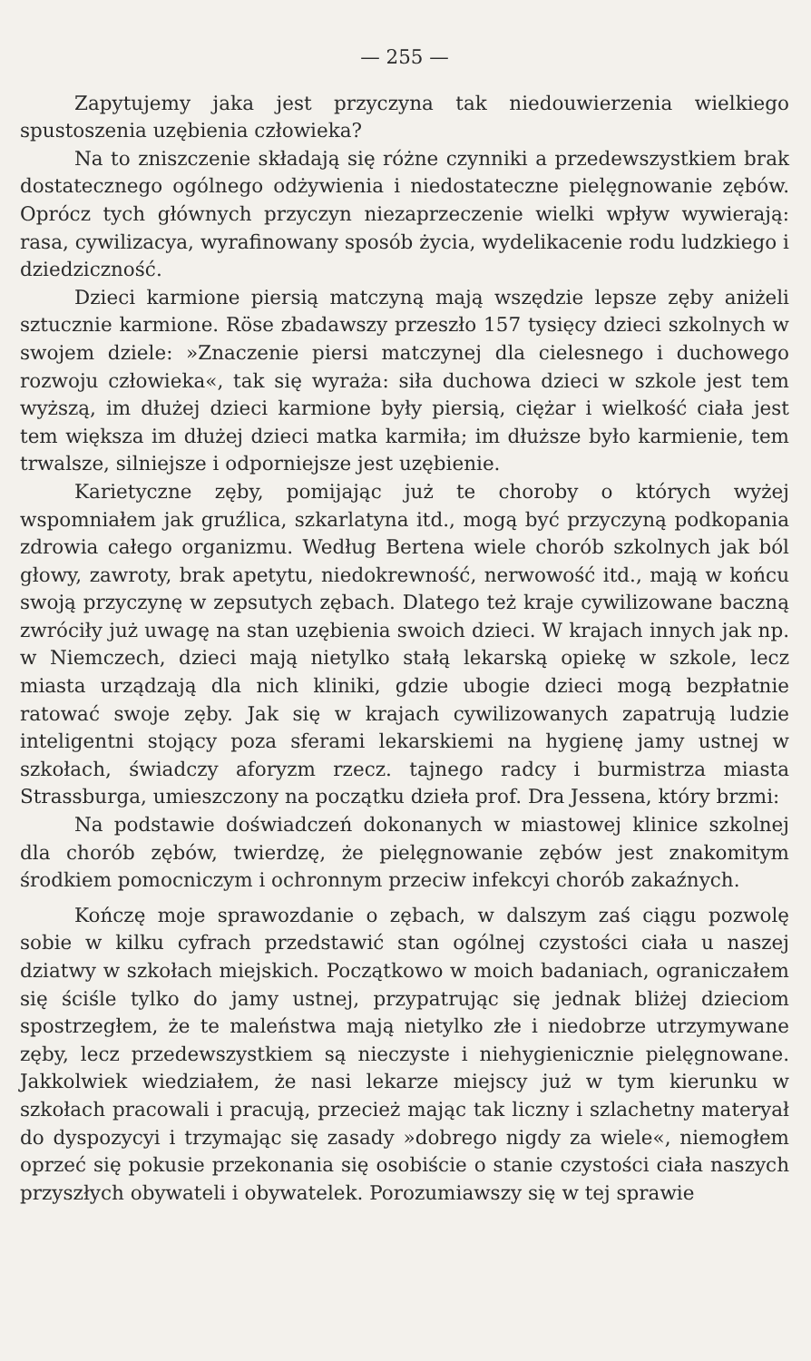— 255 —
Zapytujemy jaka jest przyczyna tak niedouwierzenia wielkiego spustoszenia uzębienia człowieka?
Na to zniszczenie składają się różne czynniki a przedewszystkiem brak dostatecznego ogólnego odżywienia i niedostateczne pielęgnowanie zębów. Oprócz tych głównych przyczyn niezaprzeczenie wielki wpływ wywierają: rasa, cywilizacya, wyrafinowany sposób życia, wydelikacenie rodu ludzkiego i dziedziczność.
Dzieci karmione piersią matczyną mają wszędzie lepsze zęby aniżeli sztucznie karmione. Röse zbadawszy przeszło 157 tysięcy dzieci szkolnych w swojem dziele: »Znaczenie piersi matczynej dla cielesnego i duchowego rozwoju człowieka«, tak się wyraża: siła duchowa dzieci w szkole jest tem wyższą, im dłużej dzieci karmione były piersią, ciężar i wielkość ciała jest tem większa im dłużej dzieci matka karmiła; im dłuższe było karmienie, tem trwalsze, silniejsze i odporniejsze jest uzębienie.
Karietyczne zęby, pomijając już te choroby o których wyżej wspomniałem jak gruźlica, szkarlatyna itd., mogą być przyczyną podkopania zdrowia całego organizmu. Według Bertena wiele chorób szkolnych jak ból głowy, zawroty, brak apetytu, niedokrewność, nerwowość itd., mają w końcu swoją przyczynę w zepsutych zębach. Dlatego też kraje cywilizowane baczną zwróciły już uwagę na stan uzębienia swoich dzieci. W krajach innych jak np. w Niemczech, dzieci mają nietylko stałą lekarską opiekę w szkole, lecz miasta urządzają dla nich kliniki, gdzie ubogie dzieci mogą bezpłatnie ratować swoje zęby. Jak się w krajach cywilizowanych zapatrują ludzie inteligentni stojący poza sferami lekarskiemi na hygienę jamy ustnej w szkołach, świadczy aforyzm rzecz. tajnego radcy i burmistrza miasta Strassburga, umieszczony na początku dzieła prof. Dra Jessena, który brzmi:
Na podstawie doświadczeń dokonanych w miastowej klinice szkolnej dla chorób zębów, twierdzę, że pielęgnowanie zębów jest znakomitym środkiem pomocniczym i ochronnym przeciw infekcyi chorób zakaźnych.
Kończę moje sprawozdanie o zębach, w dalszym zaś ciągu pozwolę sobie w kilku cyfrach przedstawić stan ogólnej czystości ciała u naszej dziatwy w szkołach miejskich. Początkowo w moich badaniach, ograniczałem się ściśle tylko do jamy ustnej, przypatrując się jednak bliżej dzieciom spostrzegłem, że te maleństwa mają nietylko złe i niedobrze utrzymywane zęby, lecz przedewszystkiem są nieczyste i niehygienicznie pielęgnowane. Jakkolwiek wiedziałem, że nasi lekarze miejscy już w tym kierunku w szkołach pracowali i pracują, przecież mając tak liczny i szlachetny materyał do dyspozycyi i trzymając się zasady »dobrego nigdy za wiele«, niemogłem oprzeć się pokusie przekonania się osobiście o stanie czystości ciała naszych przyszłych obywateli i obywatelek. Porozumiawszy się w tej sprawie